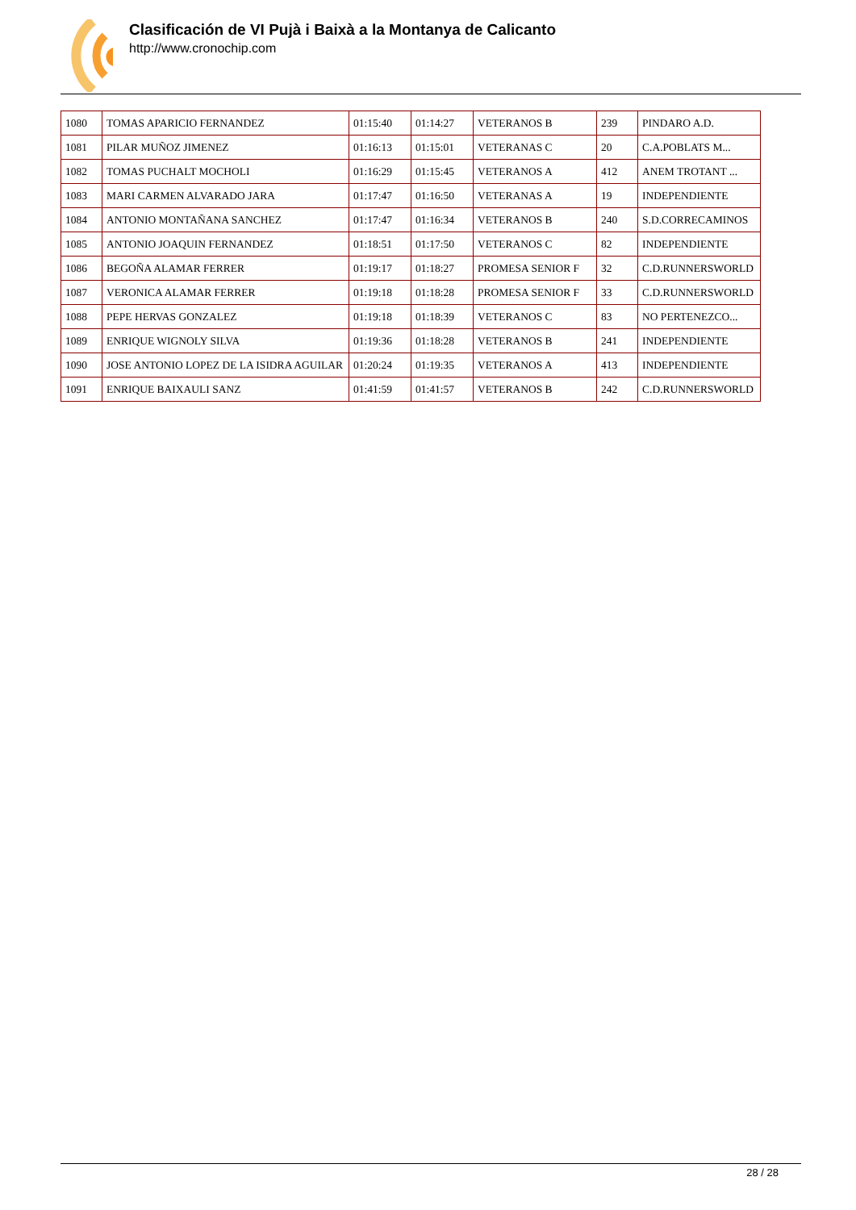Clasificación de VI Pujà i Baixà a la Montanya de Calicanto
http://www.cronochip.com
| 1080 | TOMAS APARICIO FERNANDEZ | 01:15:40 | 01:14:27 | VETERANOS B | 239 | PINDARO A.D. |
| 1081 | PILAR MUÑOZ JIMENEZ | 01:16:13 | 01:15:01 | VETERANAS C | 20 | C.A.POBLATS M... |
| 1082 | TOMAS PUCHALT MOCHOLI | 01:16:29 | 01:15:45 | VETERANOS A | 412 | ANEM TROTANT ... |
| 1083 | MARI CARMEN ALVARADO JARA | 01:17:47 | 01:16:50 | VETERANAS A | 19 | INDEPENDIENTE |
| 1084 | ANTONIO MONTAÑANA SANCHEZ | 01:17:47 | 01:16:34 | VETERANOS B | 240 | S.D.CORRECAMINOS |
| 1085 | ANTONIO JOAQUIN FERNANDEZ | 01:18:51 | 01:17:50 | VETERANOS C | 82 | INDEPENDIENTE |
| 1086 | BEGOÑA ALAMAR FERRER | 01:19:17 | 01:18:27 | PROMESA SENIOR F | 32 | C.D.RUNNERSWORLD |
| 1087 | VERONICA ALAMAR FERRER | 01:19:18 | 01:18:28 | PROMESA SENIOR F | 33 | C.D.RUNNERSWORLD |
| 1088 | PEPE HERVAS GONZALEZ | 01:19:18 | 01:18:39 | VETERANOS C | 83 | NO PERTENEZCO... |
| 1089 | ENRIQUE WIGNOLY SILVA | 01:19:36 | 01:18:28 | VETERANOS B | 241 | INDEPENDIENTE |
| 1090 | JOSE ANTONIO LOPEZ DE LA ISIDRA AGUILAR | 01:20:24 | 01:19:35 | VETERANOS A | 413 | INDEPENDIENTE |
| 1091 | ENRIQUE BAIXAULI SANZ | 01:41:59 | 01:41:57 | VETERANOS B | 242 | C.D.RUNNERSWORLD |
28 / 28